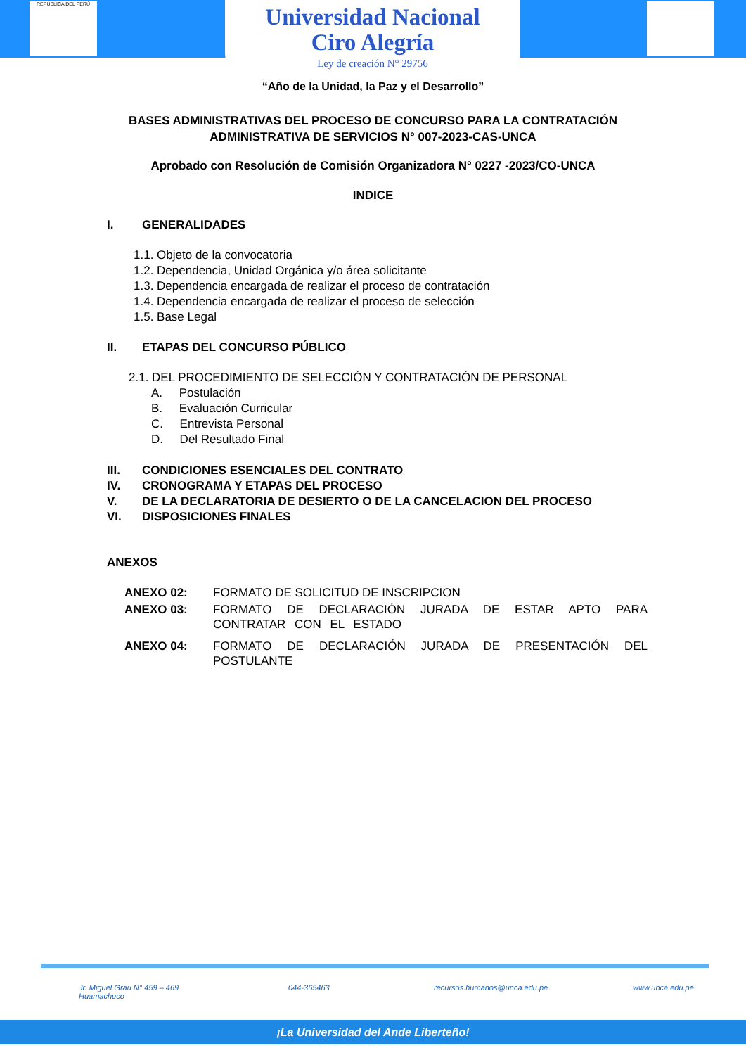REPÚBLICA DEL PERÚ
Universidad Nacional
Ciro Alegría
Ley de creación N° 29756
“Año de la Unidad, la Paz y el Desarrollo”
BASES ADMINISTRATIVAS DEL PROCESO DE CONCURSO PARA LA CONTRATACIÓN
ADMINISTRATIVA DE SERVICIOS N° 007-2023-CAS-UNCA
Aprobado con Resolución de Comisión Organizadora N° 0227 -2023/CO-UNCA
INDICE
I. GENERALIDADES
1.1. Objeto de la convocatoria
1.2. Dependencia, Unidad Orgánica y/o área solicitante
1.3. Dependencia encargada de realizar el proceso de contratación
1.4. Dependencia encargada de realizar el proceso de selección
1.5. Base Legal
II. ETAPAS DEL CONCURSO PÚBLICO
2.1. DEL PROCEDIMIENTO DE SELECCIÓN Y CONTRATACIÓN DE PERSONAL
A. Postulación
B. Evaluación Curricular
C. Entrevista Personal
D. Del Resultado Final
III. CONDICIONES ESENCIALES DEL CONTRATO
IV. CRONOGRAMA Y ETAPAS DEL PROCESO
V. DE LA DECLARATORIA DE DESIERTO O DE LA CANCELACION DEL PROCESO
VI. DISPOSICIONES FINALES
ANEXOS
ANEXO 02: FORMATO DE SOLICITUD DE INSCRIPCION
ANEXO 03: FORMATO DE DECLARACIÓN JURADA DE ESTAR APTO PARA CONTRATAR CON EL ESTADO
ANEXO 04: FORMATO DE DECLARACIÓN JURADA DE PRESENTACIÓN DEL POSTULANTE
Jr. Miguel Grau N° 459 – 469
Huamachuco
044-365463 recursos.humanos@unca.edu.pe www.unca.edu.pe
¡La Universidad del Ande Liberteño!